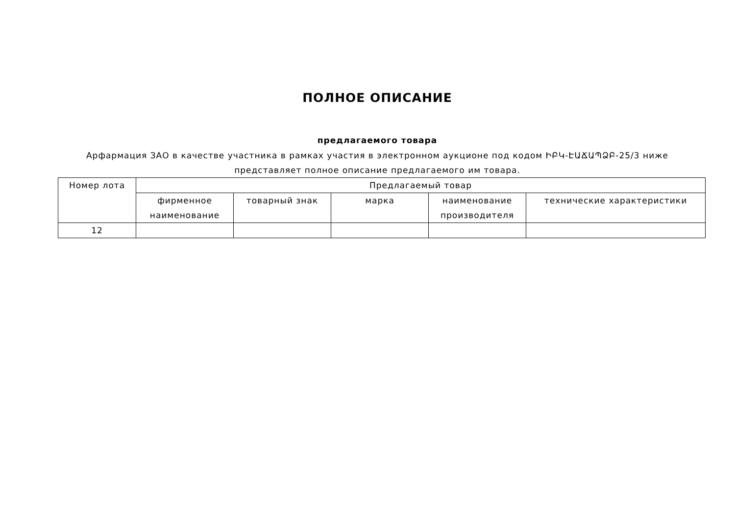ПОЛНОЕ ОПИСАНИЕ
предлагаемого товара
Арфармация ЗАО в качестве участника в рамках участия в электронном аукционе под кодом ԻԲԿ-ԷԱՃԱՊՁԲ-25/3 ниже представляет полное описание предлагаемого им товара.
| Номер лота | Предлагаемый товар | | | | |
| --- | --- | --- | --- | --- | --- |
| | фирменное наименование | товарный знак | марка | наименование производителя | технические характеристики |
| 12 | | | | | |